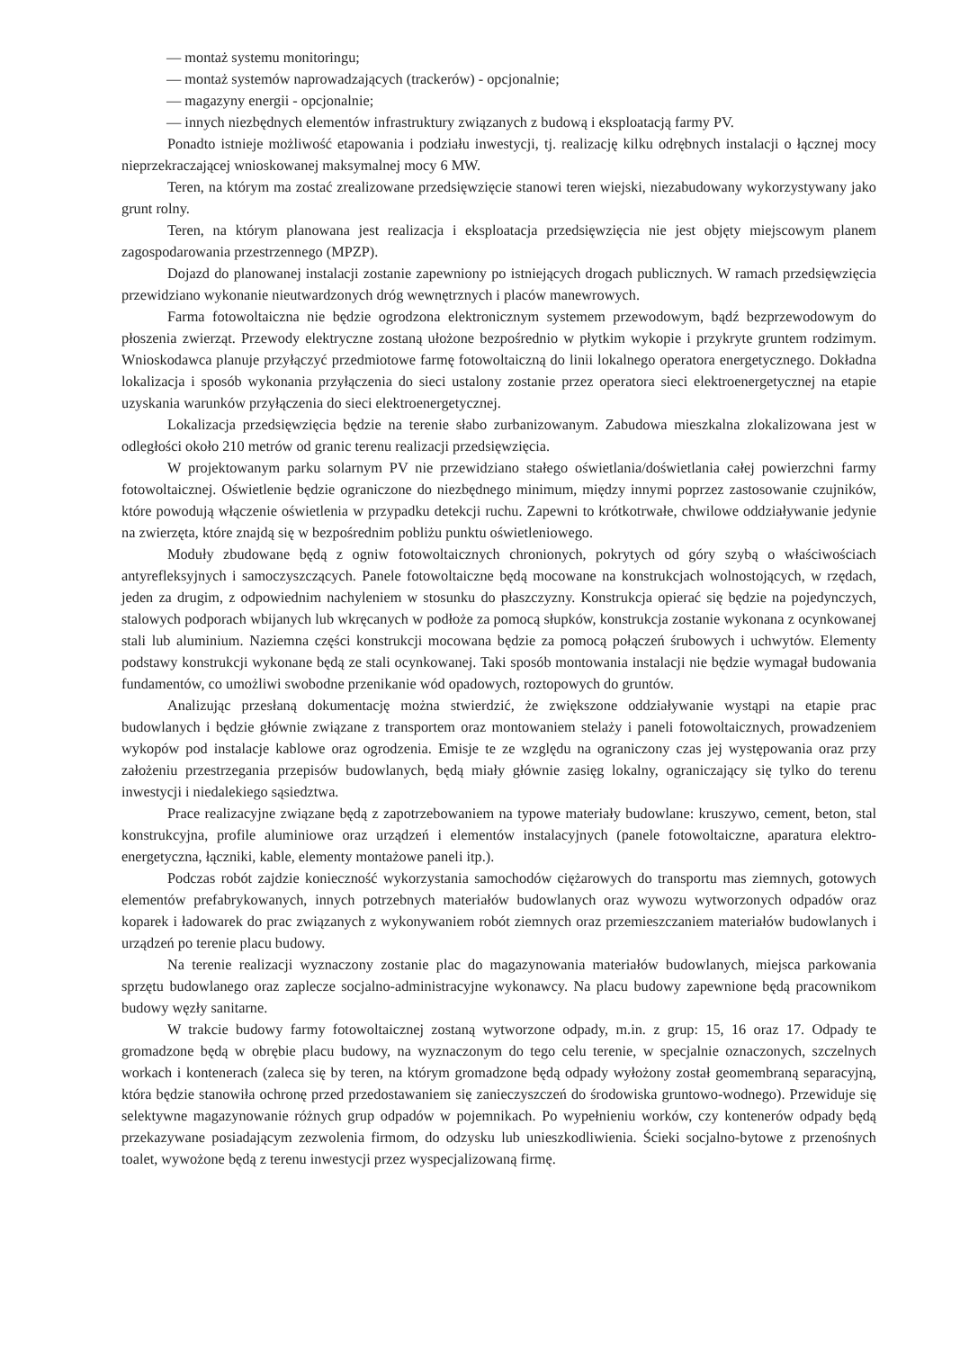— montaż systemu monitoringu;
— montaż systemów naprowadzających (trackerów) - opcjonalnie;
— magazyny energii - opcjonalnie;
— innych niezbędnych elementów infrastruktury związanych z budową i eksploatacją farmy PV.
Ponadto istnieje możliwość etapowania i podziału inwestycji, tj. realizację kilku odrębnych instalacji o łącznej mocy nieprzekraczającej wnioskowanej maksymalnej mocy 6 MW.
Teren, na którym ma zostać zrealizowane przedsięwzięcie stanowi teren wiejski, niezabudowany wykorzystywany jako grunt rolny.
Teren, na którym planowana jest realizacja i eksploatacja przedsięwzięcia nie jest objęty miejscowym planem zagospodarowania przestrzennego (MPZP).
Dojazd do planowanej instalacji zostanie zapewniony po istniejących drogach publicznych. W ramach przedsięwzięcia przewidziano wykonanie nieutwardzonych dróg wewnętrznych i placów manewrowych.
Farma fotowoltaiczna nie będzie ogrodzona elektronicznym systemem przewodowym, bądź bezprzewodowym do płoszenia zwierząt. Przewody elektryczne zostaną ułożone bezpośrednio w płytkim wykopie i przykryte gruntem rodzimym. Wnioskodawca planuje przyłączyć przedmiotowe farmę fotowoltaiczną do linii lokalnego operatora energetycznego. Dokładna lokalizacja i sposób wykonania przyłączenia do sieci ustalony zostanie przez operatora sieci elektroenergetycznej na etapie uzyskania warunków przyłączenia do sieci elektroenergetycznej.
Lokalizacja przedsięwzięcia będzie na terenie słabo zurbanizowanym. Zabudowa mieszkalna zlokalizowana jest w odległości około 210 metrów od granic terenu realizacji przedsięwzięcia.
W projektowanym parku solarnym PV nie przewidziano stałego oświetlania/doświetlania całej powierzchni farmy fotowoltaicznej. Oświetlenie będzie ograniczone do niezbędnego minimum, między innymi poprzez zastosowanie czujników, które powodują włączenie oświetlenia w przypadku detekcji ruchu. Zapewni to krótkotrwałe, chwilowe oddziaływanie jedynie na zwierzęta, które znajdą się w bezpośrednim pobliżu punktu oświetleniowego.
Moduły zbudowane będą z ogniw fotowoltaicznych chronionych, pokrytych od góry szybą o właściwościach antyrefleksyjnych i samoczyszczących. Panele fotowoltaiczne będą mocowane na konstrukcjach wolnostojących, w rzędach, jeden za drugim, z odpowiednim nachyleniem w stosunku do płaszczyzny. Konstrukcja opierać się będzie na pojedynczych, stalowych podporach wbijanych lub wkręcanych w podłoże za pomocą słupków, konstrukcja zostanie wykonana z ocynkowanej stali lub aluminium. Naziemna części konstrukcji mocowana będzie za pomocą połączeń śrubowych i uchwytów. Elementy podstawy konstrukcji wykonane będą ze stali ocynkowanej. Taki sposób montowania instalacji nie będzie wymagał budowania fundamentów, co umożliwi swobodne przenikanie wód opadowych, roztopowych do gruntów.
Analizując przesłaną dokumentację można stwierdzić, że zwiększone oddziaływanie wystąpi na etapie prac budowlanych i będzie głównie związane z transportem oraz montowaniem stelaży i paneli fotowoltaicznych, prowadzeniem wykopów pod instalacje kablowe oraz ogrodzenia. Emisje te ze względu na ograniczony czas jej występowania oraz przy założeniu przestrzegania przepisów budowlanych, będą miały głównie zasięg lokalny, ograniczający się tylko do terenu inwestycji i niedalekiego sąsiedztwa.
Prace realizacyjne związane będą z zapotrzebowaniem na typowe materiały budowlane: kruszywo, cement, beton, stal konstrukcyjna, profile aluminiowe oraz urządzeń i elementów instalacyjnych (panele fotowoltaiczne, aparatura elektro-energetyczna, łączniki, kable, elementy montażowe paneli itp.).
Podczas robót zajdzie konieczność wykorzystania samochodów ciężarowych do transportu mas ziemnych, gotowych elementów prefabrykowanych, innych potrzebnych materiałów budowlanych oraz wywozu wytworzonych odpadów oraz koparek i ładowarek do prac związanych z wykonywaniem robót ziemnych oraz przemieszczaniem materiałów budowlanych i urządzeń po terenie placu budowy.
Na terenie realizacji wyznaczony zostanie plac do magazynowania materiałów budowlanych, miejsca parkowania sprzętu budowlanego oraz zaplecze socjalno-administracyjne wykonawcy. Na placu budowy zapewnione będą pracownikom budowy węzły sanitarne.
W trakcie budowy farmy fotowoltaicznej zostaną wytworzone odpady, m.in. z grup: 15, 16 oraz 17. Odpady te gromadzone będą w obrębie placu budowy, na wyznaczonym do tego celu terenie, w specjalnie oznaczonych, szczelnych workach i kontenerach (zaleca się by teren, na którym gromadzone będą odpady wyłożony został geomembraną separacyjną, która będzie stanowiła ochronę przed przedostawaniem się zanieczyszczeń do środowiska gruntowo-wodnego). Przewiduje się selektywne magazynowanie różnych grup odpadów w pojemnikach. Po wypełnieniu worków, czy kontenerów odpady będą przekazywane posiadającym zezwolenia firmom, do odzysku lub unieszkodliwienia. Ścieki socjalno-bytowe z przenośnych toalet, wywożone będą z terenu inwestycji przez wyspecjalizowaną firmę.